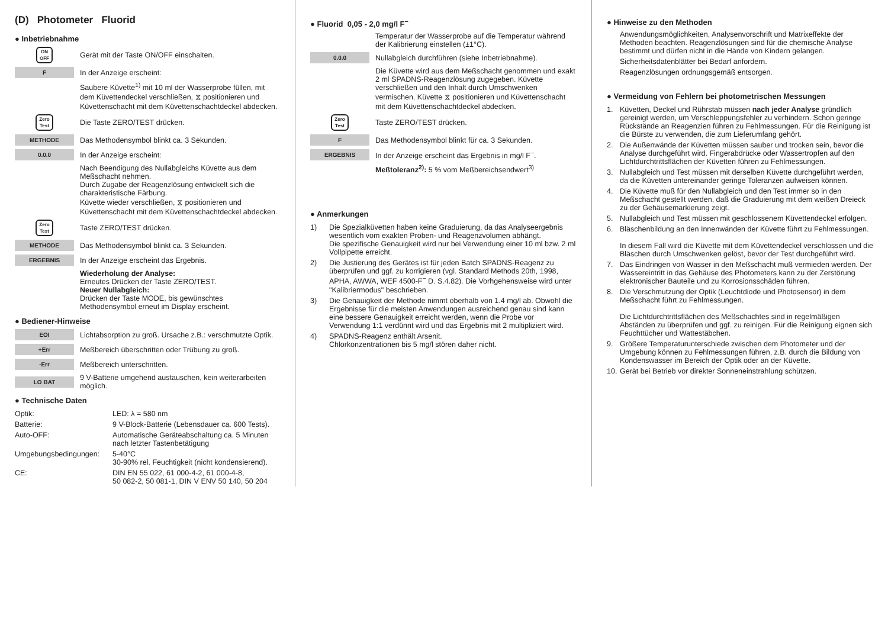(D) Photometer Fluorid
● Inbetriebnahme
ON
OFF
Gerät mit der Taste ON/OFF einschalten.
F
In der Anzeige erscheint:
Saubere Küvette<sup>1)</sup> mit 10 ml der Wasserprobe füllen, mit dem Küvettendeckel verschließen, ⧖ positionieren und Küvettenschacht mit dem Küvettenschachtdeckel abdecken.
Zero
Test
Die Taste ZERO/TEST drücken.
METHODE
Das Methodensymbol blinkt ca. 3 Sekunden.
0.0.0
In der Anzeige erscheint:
Nach Beendigung des Nullabgleichs Küvette aus dem Meßschacht nehmen.
Durch Zugabe der Reagenzlösung entwickelt sich die charakteristische Färbung.
Küvette wieder verschließen, ⧖ positionieren und Küvettenschacht mit dem Küvettenschachtdeckel abdecken.
Zero
Test
Taste ZERO/TEST drücken.
METHODE
Das Methodensymbol blinkt ca. 3 Sekunden.
ERGEBNIS
In der Anzeige erscheint das Ergebnis.
Wiederholung der Analyse:
Erneutes Drücken der Taste ZERO/TEST.
Neuer Nullabgleich:
Drücken der Taste MODE, bis gewünschtes Methodensymbol erneut im Display erscheint.
● Bediener-Hinweise
EOI
Lichtabsorption zu groß. Ursache z.B.: verschmutzte Optik.
+Err
Meßbereich überschritten oder Trübung zu groß.
-Err
Meßbereich unterschritten.
LO BAT
9 V-Batterie umgehend austauschen, kein weiterarbeiten möglich.
● Technische Daten
| Optik: | LED: λ = 580 nm |
| Batterie: | 9 V-Block-Batterie (Lebensdauer ca. 600 Tests). |
| Auto-OFF: | Automatische Geräteabschaltung ca. 5 Minuten nach letzter Tastenbetätigung |
| Umgebungsbedingungen: | 5-40°C 30-90% rel. Feuchtigkeit (nicht kondensierend). |
| CE: | DIN EN 55 022, 61 000-4-2, 61 000-4-8, 50 082-2, 50 081-1, DIN V ENV 50 140, 50 204 |
● Fluorid 0,05 - 2,0 mg/l F<sup>−</sup>
Temperatur der Wasserprobe auf die Temperatur während der Kalibrierung einstellen (±1°C).
0.0.0
Nullabgleich durchführen (siehe Inbetriebnahme).
Die Küvette wird aus dem Meßschacht genommen und exakt 2 ml SPADNS-Reagenzlösung zugegeben. Küvette verschließen und den Inhalt durch Umschwenken vermischen. Küvette ⧖ positionieren und Küvettenschacht mit dem Küvettenschachtdeckel abdecken.
Zero
Test
Taste ZERO/TEST drücken.
F
Das Methodensymbol blinkt für ca. 3 Sekunden.
ERGEBNIS
In der Anzeige erscheint das Ergebnis in mg/l F<sup>−</sup>.
Meßtoleranz<sup>2)</sup>: 5 % vom Meßbereichsendwert<sup>3)</sup>
● Anmerkungen
| 1) | Die Spezialküvetten haben keine Graduierung, da das Analyseergebnis wesentlich vom exakten Proben- und Reagenzvolumen abhängt. Die spezifische Genauigkeit wird nur bei Verwendung einer 10 ml bzw. 2 ml Vollpipette erreicht. |
| 2) | Die Justierung des Gerätes ist für jeden Batch SPADNS-Reagenz zu überprüfen und ggf. zu korrigieren (vgl. Standard Methods 20th, 1998, APHA, AWWA, WEF 4500-F<sup>−</sup> D. S.4.82). Die Vorhgehensweise wird unter "Kalibriermodus" beschrieben. |
| 3) | Die Genauigkeit der Methode nimmt oberhalb von 1.4 mg/l ab. Obwohl die Ergebnisse für die meisten Anwendungen ausreichend genau sind kann eine bessere Genauigkeit erreicht werden, wenn die Probe vor Verwendung 1:1 verdünnt wird und das Ergebnis mit 2 multipliziert wird. |
| 4) | SPADNS-Reagenz enthält Arsenit. Chlorkonzentrationen bis 5 mg/l stören daher nicht. |
● Hinweise zu den Methoden
Anwendungsmöglichkeiten, Analysenvorschrift und Matrixeffekte der Methoden beachten. Reagenzlösungen sind für die chemische Analyse bestimmt und dürfen nicht in die Hände von Kindern gelangen.
Sicherheitsdatenblätter bei Bedarf anfordern.
Reagenzlösungen ordnungsgemäß entsorgen.
● Vermeidung von Fehlern bei photometrischen Messungen
| 1. | Küvetten, Deckel und Rührstab müssen nach jeder Analyse gründlich gereinigt werden, um Verschleppungsfehler zu verhindern. Schon geringe Rückstände an Reagenzien führen zu Fehlmessungen. Für die Reinigung ist die Bürste zu verwenden, die zum Lieferumfang gehört. |
| 2. | Die Außenwände der Küvetten müssen sauber und trocken sein, bevor die Analyse durchgeführt wird. Fingerabdrücke oder Wassertropfen auf den Lichtdurchtrittsflächen der Küvetten führen zu Fehlmessungen. |
| 3. | Nullabgleich und Test müssen mit derselben Küvette durchgeführt werden, da die Küvetten untereinander geringe Toleranzen aufweisen können. |
| 4. | Die Küvette muß für den Nullabgleich und den Test immer so in den Meßschacht gestellt werden, daß die Graduierung mit dem weißen Dreieck zu der Gehäusemarkierung zeigt. |
| 5. | Nullabgleich und Test müssen mit geschlossenem Küvettendeckel erfolgen. |
| 6. | Bläschenbildung an den Innenwänden der Küvette führt zu Fehlmessungen. In diesem Fall wird die Küvette mit dem Küvettendeckel verschlossen und die Bläschen durch Umschwenken gelöst, bevor der Test durchgeführt wird. |
| 7. | Das Eindringen von Wasser in den Meßschacht muß vermieden werden. Der Wassereintritt in das Gehäuse des Photometers kann zu der Zerstörung elektronischer Bauteile und zu Korrosionsschäden führen. |
| 8. | Die Verschmutzung der Optik (Leuchtdiode und Photosensor) in dem Meßschacht führt zu Fehlmessungen. Die Lichtdurchtrittsflächen des Meßschachtes sind in regelmäßigen Abständen zu überprüfen und ggf. zu reinigen. Für die Reinigung eignen sich Feuchttücher und Wattestäbchen. |
| 9. | Größere Temperaturunterschiede zwischen dem Photometer und der Umgebung können zu Fehlmessungen führen, z.B. durch die Bildung von Kondenswasser im Bereich der Optik oder an der Küvette. |
| 10. | Gerät bei Betrieb vor direkter Sonneneinstrahlung schützen. |